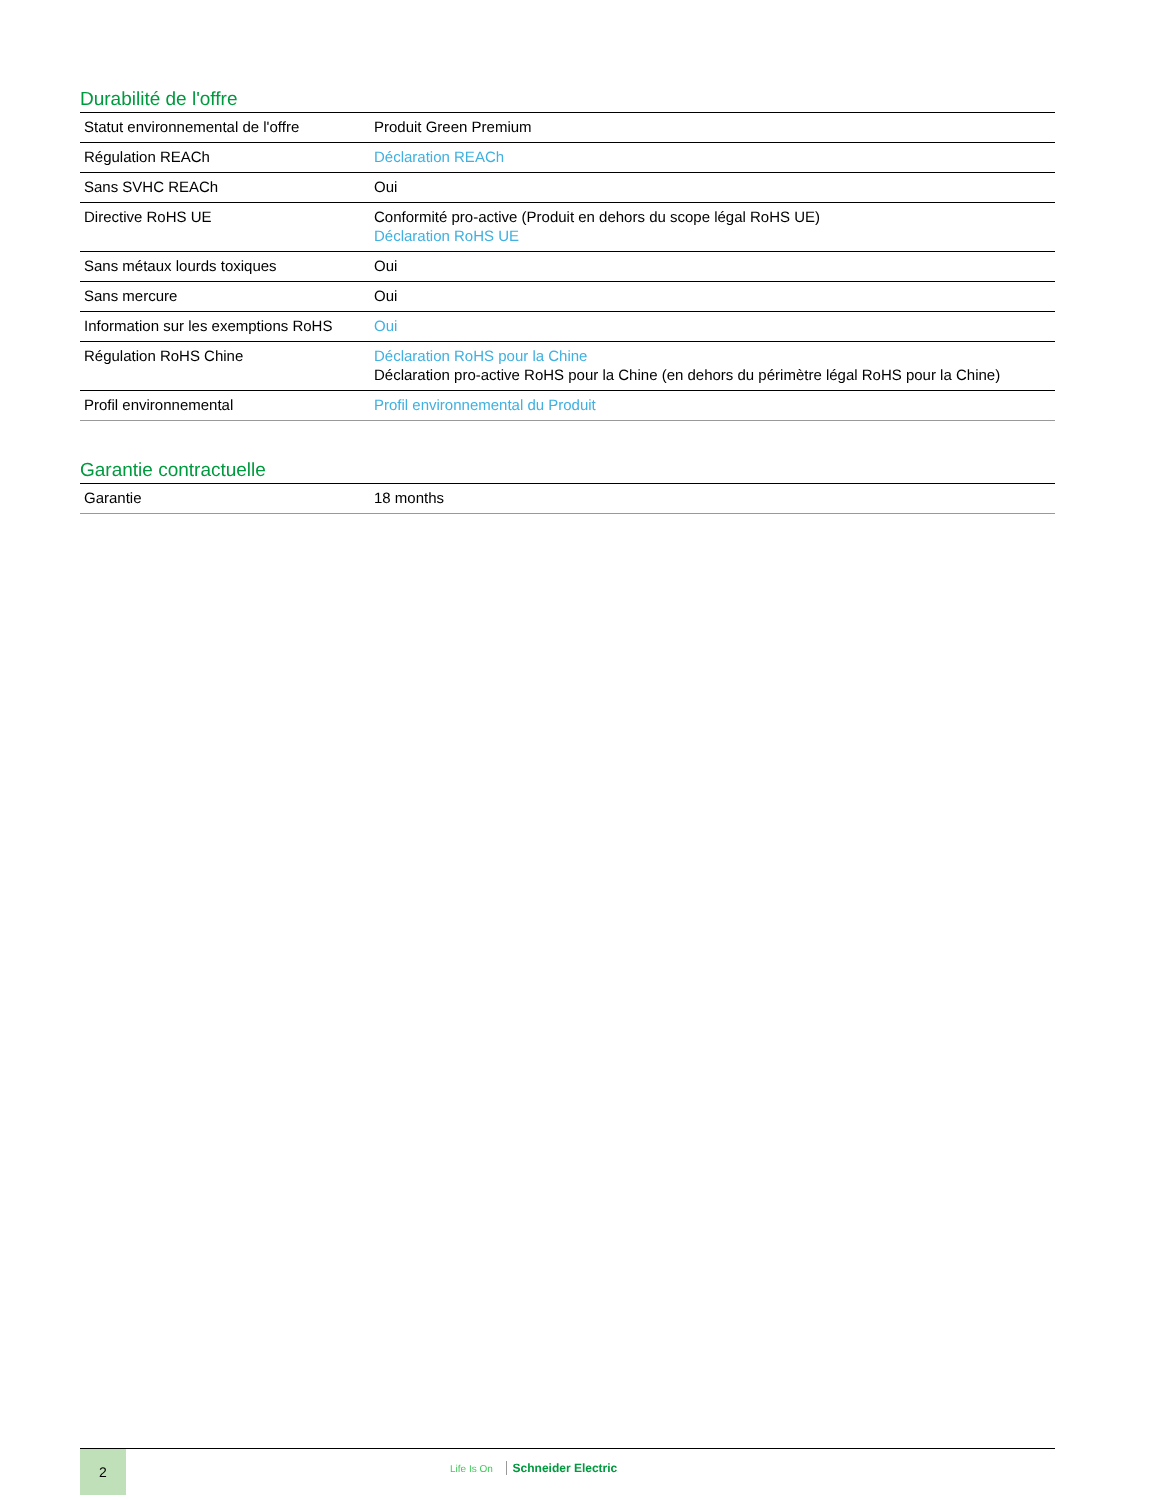Durabilité de l'offre
| Statut environnemental de l'offre | Produit Green Premium |
| Régulation REACh | Déclaration REACh |
| Sans SVHC REACh | Oui |
| Directive RoHS UE | Conformité pro-active (Produit en dehors du scope légal RoHS UE) Déclaration RoHS UE |
| Sans métaux lourds toxiques | Oui |
| Sans mercure | Oui |
| Information sur les exemptions RoHS | Oui |
| Régulation RoHS Chine | Déclaration RoHS pour la Chine Déclaration pro-active RoHS pour la Chine (en dehors du périmètre légal RoHS pour la Chine) |
| Profil environnemental | Profil environnemental du Produit |
Garantie contractuelle
| Garantie | 18 months |
2
Life Is On Schneider Electric